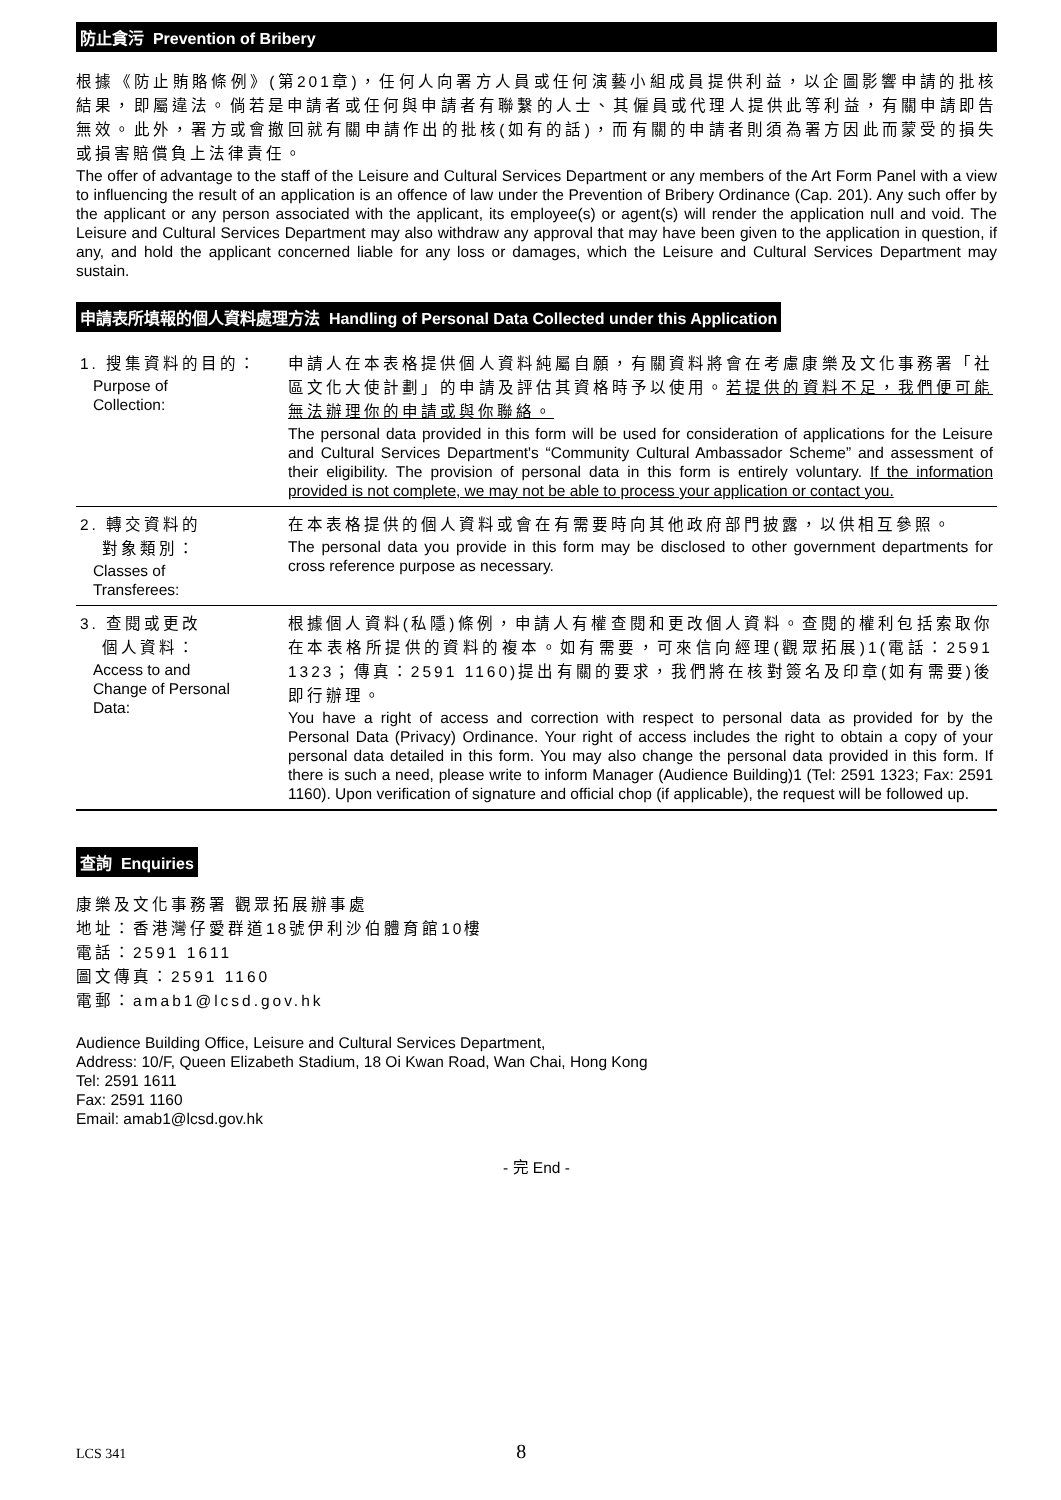防止貪污 Prevention of Bribery
根據《防止賄賂條例》(第201章)，任何人向署方人員或任何演藝小組成員提供利益，以企圖影響申請的批核結果，即屬違法。倘若是申請者或任何與申請者有聯繫的人士、其僱員或代理人提供此等利益，有關申請即告無效。此外，署方或會撤回就有關申請作出的批核(如有的話)，而有關的申請者則須為署方因此而蒙受的損失或損害賠償負上法律責任。
The offer of advantage to the staff of the Leisure and Cultural Services Department or any members of the Art Form Panel with a view to influencing the result of an application is an offence of law under the Prevention of Bribery Ordinance (Cap. 201). Any such offer by the applicant or any person associated with the applicant, its employee(s) or agent(s) will render the application null and void. The Leisure and Cultural Services Department may also withdraw any approval that may have been given to the application in question, if any, and hold the applicant concerned liable for any loss or damages, which the Leisure and Cultural Services Department may sustain.
申請表所填報的個人資料處理方法 Handling of Personal Data Collected under this Application
| 1. 搜集資料的目的： Purpose of Collection: | 申請人在本表格提供個人資料純屬自願，有關資料將會在考慮康樂及文化事務署「社區文化大使計劃」的申請及評估其資格時予以使用。 若提供的資料不足，我們便可能無法辦理你的申請或與你聯絡。 The personal data provided in this form will be used for consideration of applications for the Leisure and Cultural Services Department's “Community Cultural Ambassador Scheme” and assessment of their eligibility. The provision of personal data in this form is entirely voluntary. If the information provided is not complete, we may not be able to process your application or contact you. |
| 2. 轉交資料的 對象類別： Classes of Transferees: | 在本表格提供的個人資料或會在有需要時向其他政府部門披露，以供相互參照。 The personal data you provide in this form may be disclosed to other government departments for cross reference purpose as necessary. |
| 3. 查閱或更改 個人資料： Access to and Change of Personal Data: | 根據個人資料(私隱)條例，申請人有權查閱和更改個人資料。查閱的權利包括索取你在本表格所提供的資料的複本。如有需要，可來信向經理(觀眾拓展)1(電話：2591 1323；傳真：2591 1160)提出有關的要求，我們將在核對簽名及印章(如有需要)後即行辦理。 You have a right of access and correction with respect to personal data as provided for by the Personal Data (Privacy) Ordinance. Your right of access includes the right to obtain a copy of your personal data detailed in this form. You may also change the personal data provided in this form. If there is such a need, please write to inform Manager (Audience Building)1 (Tel: 2591 1323; Fax: 2591 1160). Upon verification of signature and official chop (if applicable), the request will be followed up. |
查詢 Enquiries
康樂及文化事務署 觀眾拓展辦事處
地址：香港灣仔愛群道18號伊利沙伯體育館10樓
電話：2591 1611
圖文傳真：2591 1160
電郵：amab1@lcsd.gov.hk
Audience Building Office, Leisure and Cultural Services Department,
Address: 10/F, Queen Elizabeth Stadium, 18 Oi Kwan Road, Wan Chai, Hong Kong
Tel: 2591 1611
Fax: 2591 1160
Email: amab1@lcsd.gov.hk
- 完 End -
LCS 341 8